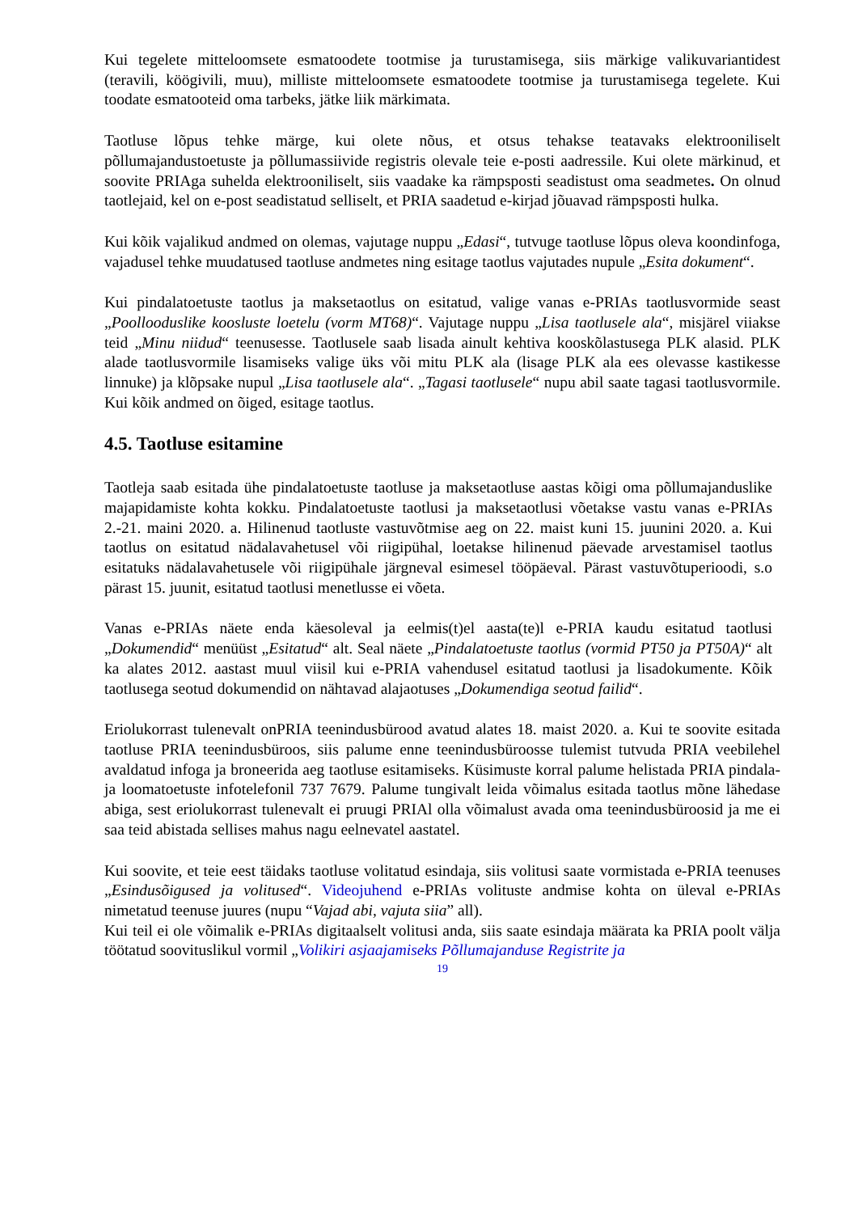Kui tegelete mitteloomsete esmatoodete tootmise ja turustamisega, siis märkige valikuvariantidest (teravili, köögivili, muu), milliste mitteloomsete esmatoodete tootmise ja turustamisega tegelete. Kui toodate esmatooteid oma tarbeks, jätke liik märkimata.
Taotluse lõpus tehke märge, kui olete nõus, et otsus tehakse teatavaks elektrooniliselt põllumajandustoetuste ja põllumassiivide registris olevale teie e-posti aadressile. Kui olete märkinud, et soovite PRIAga suhelda elektrooniliselt, siis vaadake ka rämpsposti seadistust oma seadmetes. On olnud taotlejaid, kel on e-post seadistatud selliselt, et PRIA saadetud e-kirjad jõuavad rämpsposti hulka.
Kui kõik vajalikud andmed on olemas, vajutage nuppu „Edasi“, tutvuge taotluse lõpus oleva koondinfoga, vajadusel tehke muudatused taotluse andmetes ning esitage taotlus vajutades nupule „Esita dokument“.
Kui pindalatoetuste taotlus ja maksetaotlus on esitatud, valige vanas e-PRIAs taotlusvormide seast „Poollooduslike koosluste loetelu (vorm MT68)“. Vajutage nuppu „Lisa taotlusele ala“, misjärel viiakse teid „Minu niidud“ teenusesse. Taotlusele saab lisada ainult kehtiva kooskõlastusega PLK alasid. PLK alade taotlusvormile lisamiseks valige üks või mitu PLK ala (lisage PLK ala ees olevasse kastikesse linnuke) ja klõpsake nupul „Lisa taotlusele ala“. „Tagasi taotlusele“ nupu abil saate tagasi taotlusvormile. Kui kõik andmed on õiged, esitage taotlus.
4.5. Taotluse esitamine
Taotleja saab esitada ühe pindalatoetuste taotluse ja maksetaotluse aastas kõigi oma põllumajanduslike majapidamiste kohta kokku. Pindalatoetuste taotlusi ja maksetaotlusi võetakse vastu vanas e-PRIAs 2.-21. maini 2020. a. Hilinenud taotluste vastuvõtmise aeg on 22. maist kuni 15. juunini 2020. a. Kui taotlus on esitatud nädalavahetusel või riigipühal, loetakse hilinenud päevade arvestamisel taotlus esitatuks nädalavahetusele või riigipühale järgneval esimesel tööpäeval. Pärast vastuvõtuperioodi, s.o pärast 15. juunit, esitatud taotlusi menetlusse ei võeta.
Vanas e-PRIAs näete enda käesoleval ja eelmis(t)el aasta(te)l e-PRIA kaudu esitatud taotlusi „Dokumendid“ menüüst „Esitatud“ alt. Seal näete „Pindalatoetuste taotlus (vormid PT50 ja PT50A)“ alt ka alates 2012. aastast muul viisil kui e-PRIA vahendusel esitatud taotlusi ja lisadokumente. Kõik taotlusega seotud dokumendid on nähtavad alajaotuses „Dokumendiga seotud failid“.
Eriolukorrast tulenevalt onPRIA teenindusbürood avatud alates 18. maist 2020. a. Kui te soovite esitada taotluse PRIA teenindusbüroos, siis palume enne teenindusbüroosse tulemist tutvuda PRIA veebilehel avaldatud infoga ja broneerida aeg taotluse esitamiseks. Küsimuste korral palume helistada PRIA pindala- ja loomatoetuste infotelefonil 737 7679. Palume tungivalt leida võimalus esitada taotlus mõne lähedase abiga, sest eriolukorrast tulenevalt ei pruugi PRIAl olla võimalust avada oma teenindusbüroosid ja me ei saa teid abistada sellises mahus nagu eelnevatel aastatel.
Kui soovite, et teie eest täidaks taotluse volitatud esindaja, siis volitusi saate vormistada e-PRIA teenuses „Esindusõigused ja volitused“. Videojuhend e-PRIAs volituste andmise kohta on üleval e-PRIAs nimetatud teenuse juures (nupu “Vajad abi, vajuta siia” all).
Kui teil ei ole võimalik e-PRIAs digitaalselt volitusi anda, siis saate esindaja määrata ka PRIA poolt välja töötatud soovituslikul vormil „Volikiri asjaajamiseks Põllumajanduse Registrite ja
19